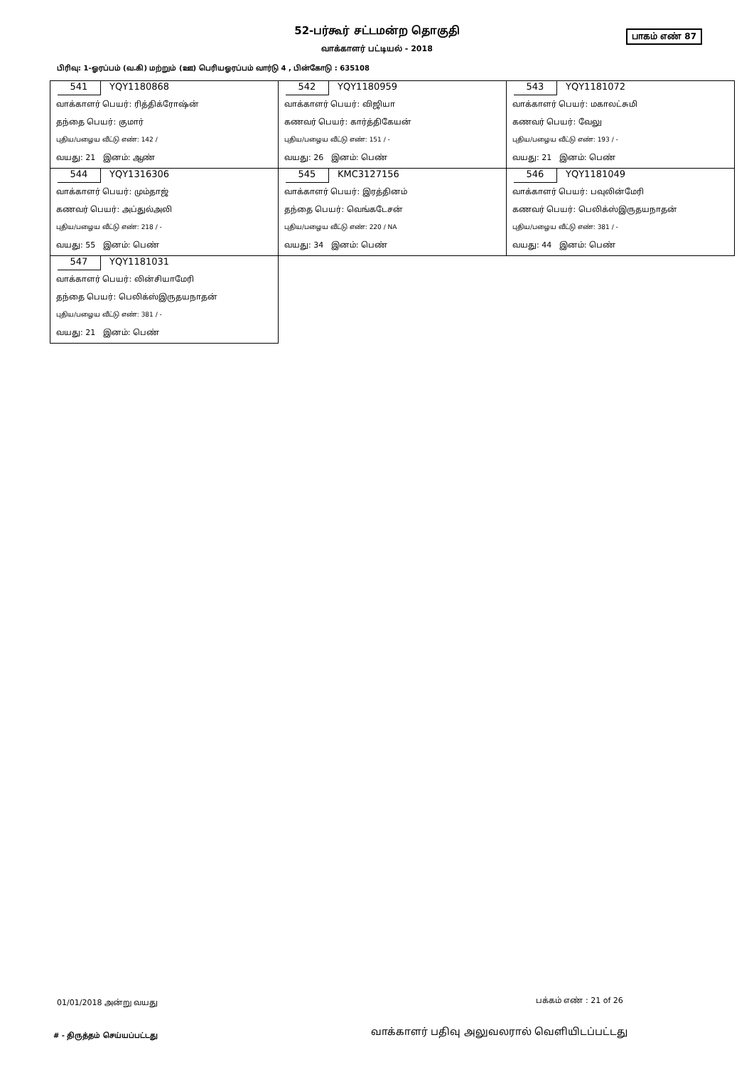52-பர்கூர் சட்டமன்ற தொகுதி பாகம் எண் 87
வாக்காளர் பட்டியல் - 2018
பிரிவு: 1-ஓரப்பம் (வ.கி) மற்றும் (ஊ) பெரியஓரப்பம் வார்டு 4 , பின்கோடு : 635108
| 541 YQY1180868 வாக்காளர் பெயர்: ரித்திக்ரோஷ்ன் தந்தை பெயர்: குமார் புதிய/பழைய வீட்டு எண்: 142 / வயது: 21 இனம்: ஆண் | 542 YQY1180959 வாக்காளர் பெயர்: விஜியா கணவர் பெயர்: கார்த்திகேயன் புதிய/பழைய வீட்டு எண்: 151 / - வயது: 26 இனம்: பெண் | 543 YQY1181072 வாக்காளர் பெயர்: மகாலட்சுமி கணவர் பெயர்: வேலு புதிய/பழைய வீட்டு எண்: 193 / - வயது: 21 இனம்: பெண் |
| 544 YQY1316306 வாக்காளர் பெயர்: மும்தாஜ் கணவர் பெயர்: அப்துல்அலி புதிய/பழைய வீட்டு எண்: 218 / - வயது: 55 இனம்: பெண் | 545 KMC3127156 வாக்காளர் பெயர்: இரத்தினம் தந்தை பெயர்: வெங்கடேசன் புதிய/பழைய வீட்டு எண்: 220 / NA வயது: 34 இனம்: பெண் | 546 YQY1181049 வாக்காளர் பெயர்: பவுலின்மேரி கணவர் பெயர்: பெலிக்ஸ்இருதயநாதன் புதிய/பழைய வீட்டு எண்: 381 / - வயது: 44 இனம்: பெண் |
| 547 YQY1181031 வாக்காளர் பெயர்: லின்சியாமேரி தந்தை பெயர்: பெலிக்ஸ்இருதயநாதன் புதிய/பழைய வீட்டு எண்: 381 / - வயது: 21 இனம்: பெண் | | |
01/01/2018 அன்று வயது பக்கம் எண் : 21 of 26
# - திருத்தம் செய்யப்பட்டது
வாக்காளர் பதிவு அலுவலரால் வெளியிடப்பட்டது